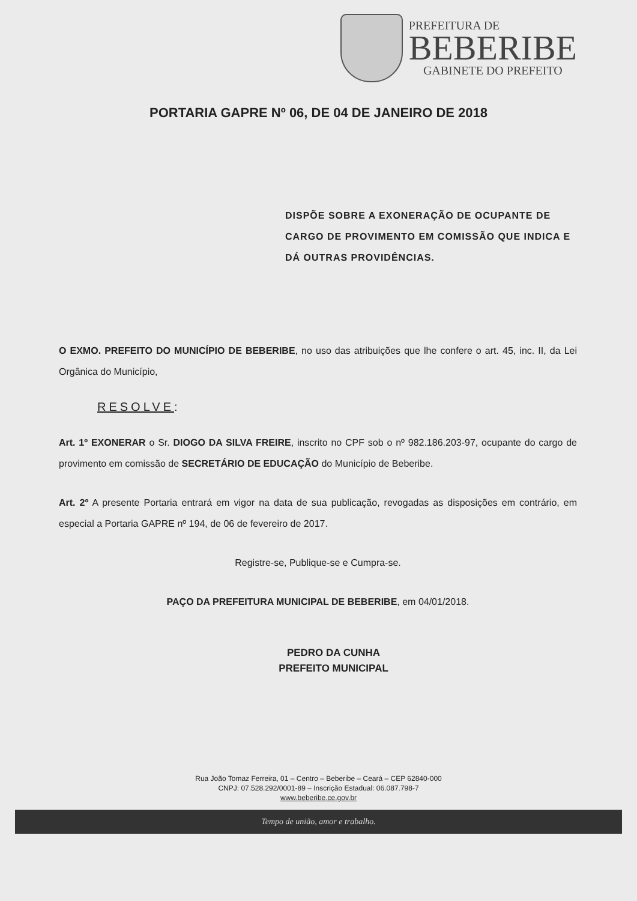PREFEITURA DE
BEBERIBE
GABINETE DO PREFEITO
PORTARIA GAPRE Nº 06, DE 04 DE JANEIRO DE 2018
DISPÕE SOBRE A EXONERAÇÃO DE OCUPANTE DE CARGO DE PROVIMENTO EM COMISSÃO QUE INDICA E DÁ OUTRAS PROVIDÊNCIAS.
O EXMO. PREFEITO DO MUNICÍPIO DE BEBERIBE, no uso das atribuições que lhe confere o art. 45, inc. II, da Lei Orgânica do Município,
RESOLVE:
Art. 1º EXONERAR o Sr. DIOGO DA SILVA FREIRE, inscrito no CPF sob o nº 982.186.203-97, ocupante do cargo de provimento em comissão de SECRETÁRIO DE EDUCAÇÃO do Município de Beberibe.
Art. 2º A presente Portaria entrará em vigor na data de sua publicação, revogadas as disposições em contrário, em especial a Portaria GAPRE nº 194, de 06 de fevereiro de 2017.
Registre-se, Publique-se e Cumpra-se.
PAÇO DA PREFEITURA MUNICIPAL DE BEBERIBE, em 04/01/2018.
PEDRO DA CUNHA
PREFEITO MUNICIPAL
Rua João Tomaz Ferreira, 01 – Centro – Beberibe – Ceará – CEP 62840-000
CNPJ: 07.528.292/0001-89 – Inscrição Estadual: 06.087.798-7
www.beberibe.ce.gov.br
Tempo de união, amor e trabalho.